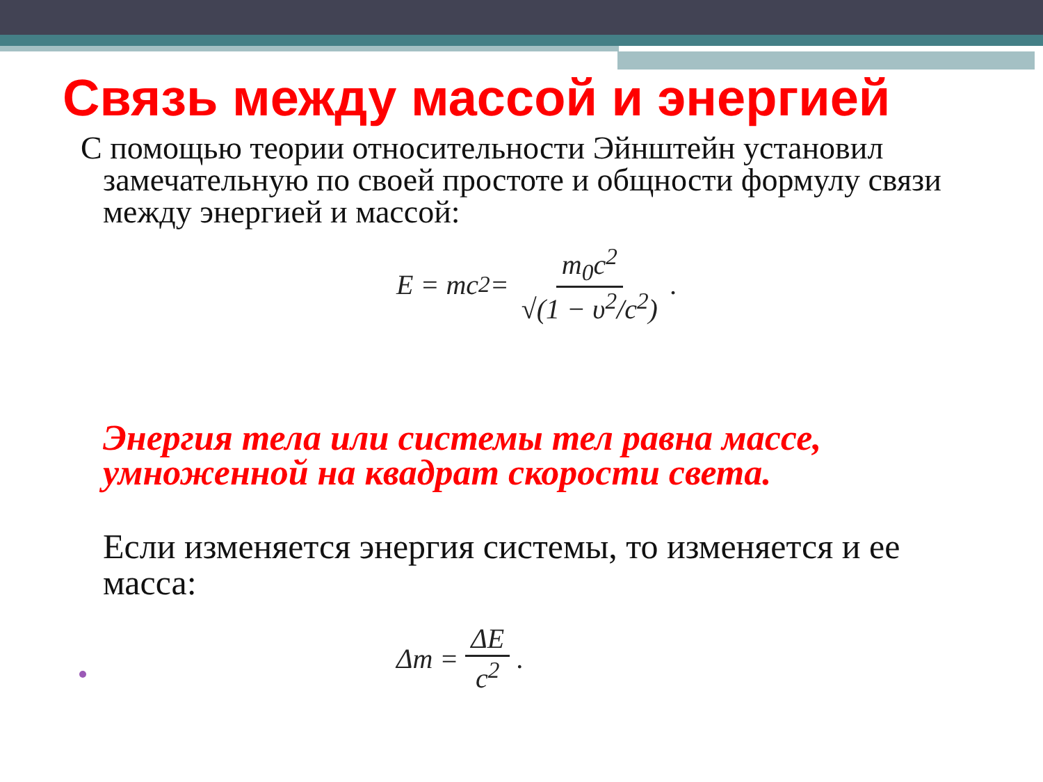Связь между массой и энергией
С помощью теории относительности Эйнштейн установил замечательную по своей простоте и общности формулу связи между энергией и массой:
E = mc<sup>2</sup> = m<sub>0</sub>c<sup>2</sup> √(1 − υ<sup>2</sup>/c<sup>2</sup>).
Энергия тела или системы тел равна массе, умноженной на квадрат скорости света.
Если изменяется энергия системы, то изменяется и ее масса:
Δm = ΔE c<sup>2</sup>.